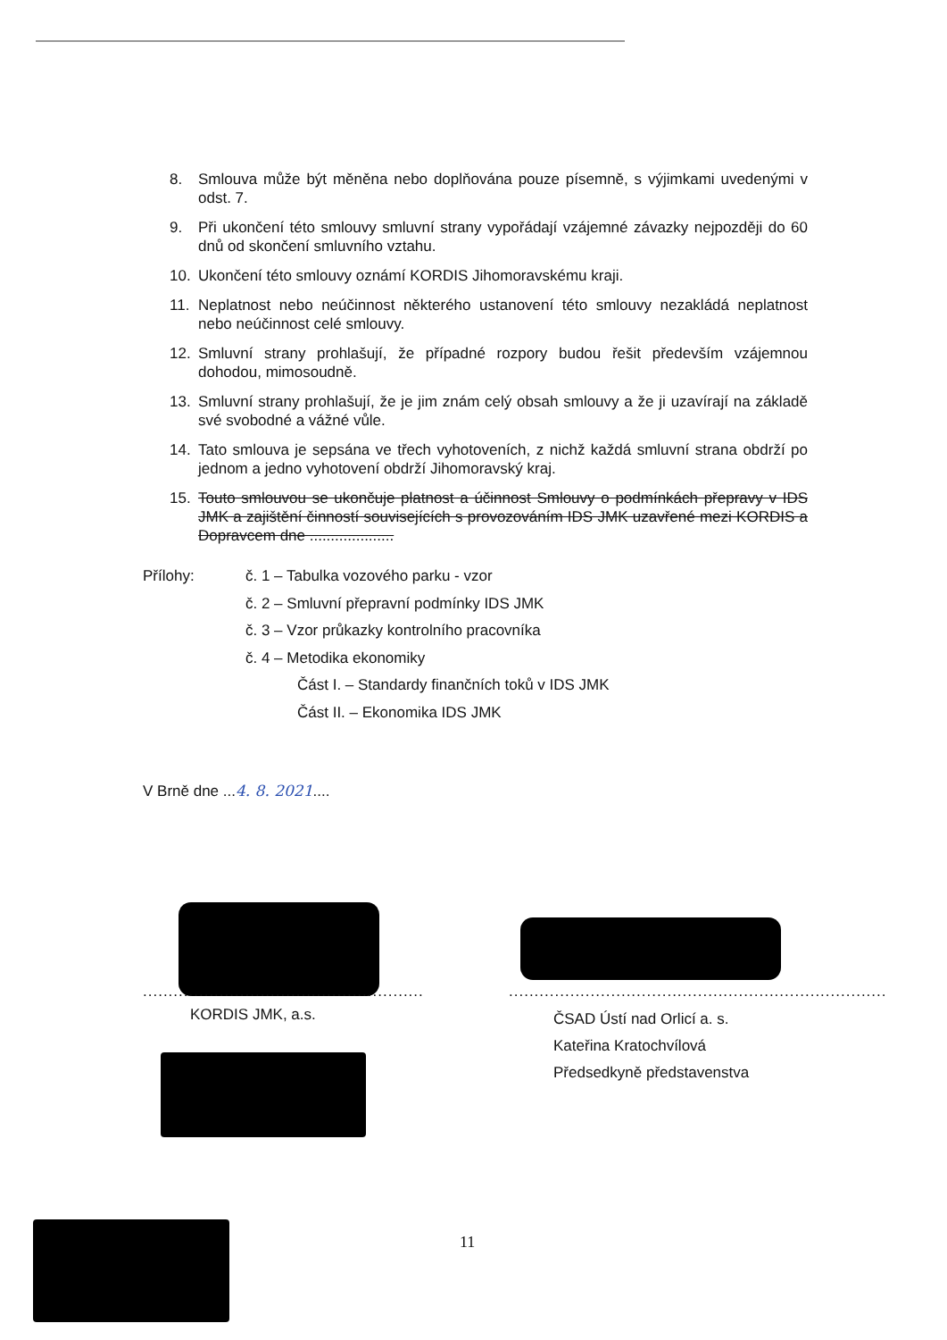8. Smlouva může být měněna nebo doplňována pouze písemně, s výjimkami uvedenými v odst. 7.
9. Při ukončení této smlouvy smluvní strany vypořádají vzájemné závazky nejpozději do 60 dnů od skončení smluvního vztahu.
10. Ukončení této smlouvy oznámí KORDIS Jihomoravskému kraji.
11. Neplatnost nebo neúčinnost některého ustanovení této smlouvy nezakládá neplatnost nebo neúčinnost celé smlouvy.
12. Smluvní strany prohlašují, že případné rozpory budou řešit především vzájemnou dohodou, mimosoudně.
13. Smluvní strany prohlašují, že je jim znám celý obsah smlouvy a že ji uzavírají na základě své svobodné a vážné vůle.
14. Tato smlouva je sepsána ve třech vyhotoveních, z nichž každá smluvní strana obdrží po jednom a jedno vyhotovení obdrží Jihomoravský kraj.
15. Touto smlouvou se ukončuje platnost a účinnost Smlouvy o podmínkách přepravy v IDS JMK a zajištění činností souvisejících s provozováním IDS JMK uzavřené mezi KORDIS a Dopravcem dne ....................
| Přílohy: | č. 1 – Tabulka vozového parku - vzor č. 2 – Smluvní přepravní podmínky IDS JMK č. 3 – Vzor průkazky kontrolního pracovníka č. 4 – Metodika ekonomiky Část I. – Standardy finančních toků v IDS JMK Část II. – Ekonomika IDS JMK |
V Brně dne ...4. 8. 2021....
.......................................................
KORDIS JMK, a.s.
..........................................................................
ČSAD Ústí nad Orlicí a. s.
Kateřina Kratochvílová
Předsedkyně představenstva
11